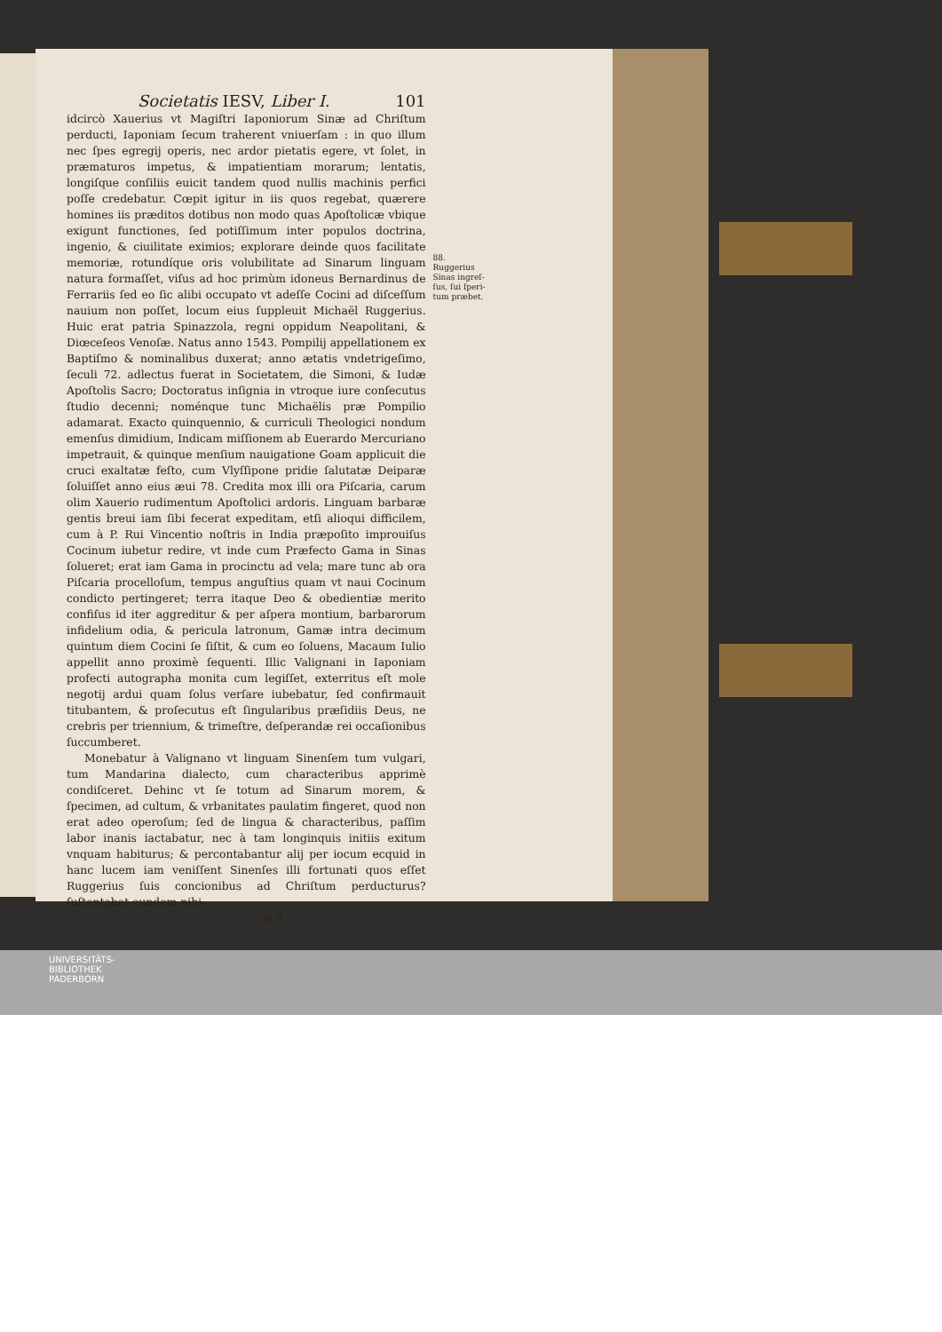Societatis IESV, Liber I. 101
idcircò Xauerius vt Magiſtri Iaponiorum Sinæ ad Chriſtum perducti, Iaponiam ſecum traherent vniuerſam : in quo illum nec ſpes egregij operis, nec ardor pietatis egere, vt ſolet, in præmaturos impetus, & impatientiam morarum; lentatis, longiſque conſiliis euicit tandem quod nullis machinis perfici poſſe credebatur. Cœpit igitur in iis quos regebat, quærere homines iis præditos dotibus non modo quas Apoſtolicæ vbique exigunt functiones, ſed potiſſimum inter populos doctrina, ingenio, & ciuilitate eximios; explorare deinde quos facilitate memoriæ, rotundíque oris volubilitate ad Sinarum linguam natura formaſſet, viſus ad hoc primùm idoneus Bernardinus de Ferrariis ſed eo ſic alibi occupato vt adeſſe Cocini ad diſceſſum nauium non poſſet, locum eius ſuppleuit Michaël Ruggerius. Huic erat patria Spinazzola, regni oppidum Neapolitani, & Diœceſeos Venoſæ. Natus anno 1543. Pompilij appellationem ex Baptiſmo & nominalibus duxerat; anno ætatis vndetrigeſimo, ſeculi 72. adlectus fuerat in Societatem, die Simoni, & Iudæ Apoſtolis Sacro; Doctoratus inſignia in vtroque iure conſecutus ſtudio decenni; noménque tunc Michaëlis præ Pompilio adamarat. Exacto quinquennio, & curriculi Theologici nondum emenſus dimidium, Indicam miſſionem ab Euerardo Mercuriano impetrauit, & quinque menſium nauigatione Goam applicuit die cruci exaltatæ feſto, cum Vlyſſipone pridie ſalutatæ Deiparæ ſoluiſſet anno eius æui 78. Credita mox illi ora Piſcaria, carum olim Xauerio rudimentum Apoſtolici ardoris. Linguam barbaræ gentis breui iam ſibi fecerat expeditam, etſi alioqui difficilem, cum à P. Rui Vincentio noſtris in India præpoſito improuiſus Cocinum iubetur redire, vt inde cum Præfecto Gama in Sinas ſolueret; erat iam Gama in procinctu ad vela; mare tunc ab ora Piſcaria procelloſum, tempus anguſtius quam vt naui Cocinum condicto pertingeret; terra itaque Deo & obedientiæ merito confiſus id iter aggreditur & per aſpera montium, barbarorum infidelium odia, & pericula latronum, Gamæ intra decimum quintum diem Cocini ſe ſiſtit, & cum eo ſoluens, Macaum Iulio appellit anno proximè ſequenti. Illic Valignani in Iaponiam profecti autographa monita cum legiſſet, exterritus eſt mole negotij ardui quam ſolus verſare iubebatur, ſed confirmauit titubantem, & proſecutus eſt ſingularibus præſidiis Deus, ne crebris per triennium, & trimeſtre, deſperandæ rei occaſionibus ſuccumberet.
Monebatur à Valignano vt linguam Sinenſem tum vulgari, tum Mandarina dialecto, cum characteribus apprimè condiſceret. Dehinc vt ſe totum ad Sinarum morem, & ſpecimen, ad cultum, & vrbanitates paulatim fingeret, quod non erat adeo operoſum; ſed de lingua & characteribus, paſſim labor inanis iactabatur, nec à tam longinquis initiis exitum vnquam habiturus; & percontabantur alij per iocum ecquid in hanc lucem iam veniſſent Sinenſes illi fortunati quos eſſet Ruggerius ſuis concionibus ad Chriſtum perducturus? ſuſtentabat eundem nihi-
N 3
88.
Ruggerius Sinas ingreſ­ſus, ſui ſperi­tum præbet.
UNIVERSITÄTS-
BIBLIOTHEK
PADERBORN